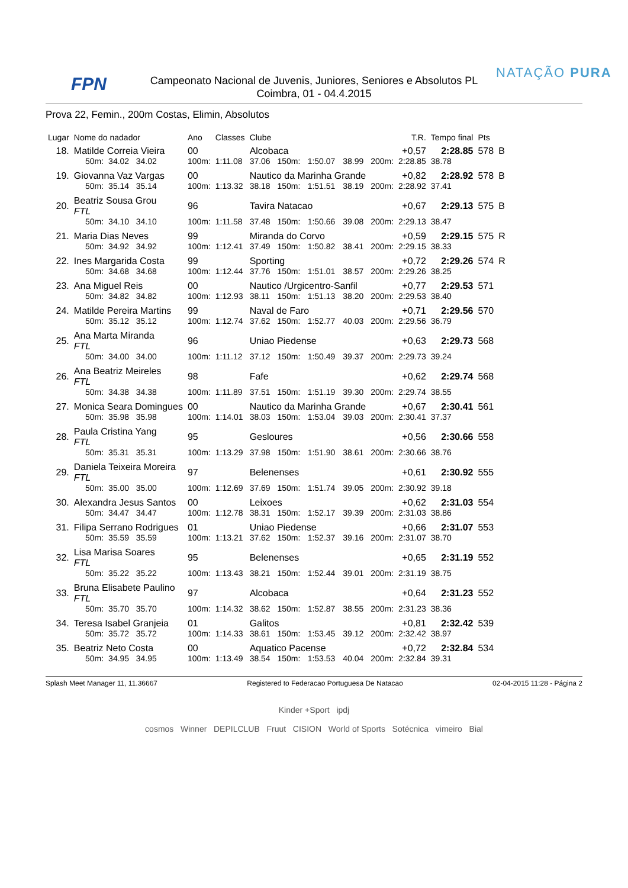FPN
Campeonato Nacional de Juvenis, Juniores, Seniores e Absolutos PL
Coimbra, 01 - 04.4.2015
NATAÇÃO PURA
Prova 22, Femin., 200m Costas, Elimin, Absolutos
| Lugar | Nome do nadador | | Ano | Classes | Clube | | | | T.R. | | Tempo final | Pts | |
| --- | --- | --- | --- | --- | --- | --- | --- | --- | --- | --- | --- | --- | --- |
| 18. | Matilde Correia Vieira | | 00 | | Alcobaca | | | | +0,57 | | 2:28.85 | 578 | B |
| | 50m: | 34.02 34.02 | 100m: | 1:11.08 | 37.06 | 150m: | 1:50.07 | 38.99 | 200m: | 2:28.85 | 38.78 | | |
| 19. | Giovanna Vaz Vargas | | 00 | | Nautico da Marinha Grande | | | | +0,82 | | 2:28.92 | 578 | B |
| | 50m: | 35.14 35.14 | 100m: | 1:13.32 | 38.18 | 150m: | 1:51.51 | 38.19 | 200m: | 2:28.92 | 37.41 | | |
| 20. | Beatriz Sousa Grou FTL | | 96 | | Tavira Natacao | | | | +0,67 | | 2:29.13 | 575 | B |
| | 50m: | 34.10 34.10 | 100m: | 1:11.58 | 37.48 | 150m: | 1:50.66 | 39.08 | 200m: | 2:29.13 | 38.47 | | |
| 21. | Maria Dias Neves | | 99 | | Miranda do Corvo | | | | +0,59 | | 2:29.15 | 575 | R |
| | 50m: | 34.92 34.92 | 100m: | 1:12.41 | 37.49 | 150m: | 1:50.82 | 38.41 | 200m: | 2:29.15 | 38.33 | | |
| 22. | Ines Margarida Costa | | 99 | | Sporting | | | | +0,72 | | 2:29.26 | 574 | R |
| | 50m: | 34.68 34.68 | 100m: | 1:12.44 | 37.76 | 150m: | 1:51.01 | 38.57 | 200m: | 2:29.26 | 38.25 | | |
| 23. | Ana Miguel Reis | | 00 | | Nautico /Urgicentro-Sanfil | | | | +0,77 | | 2:29.53 | 571 | |
| | 50m: | 34.82 34.82 | 100m: | 1:12.93 | 38.11 | 150m: | 1:51.13 | 38.20 | 200m: | 2:29.53 | 38.40 | | |
| 24. | Matilde Pereira Martins | | 99 | | Naval de Faro | | | | +0,71 | | 2:29.56 | 570 | |
| | 50m: | 35.12 35.12 | 100m: | 1:12.74 | 37.62 | 150m: | 1:52.77 | 40.03 | 200m: | 2:29.56 | 36.79 | | |
| 25. | Ana Marta Miranda FTL | | 96 | | Uniao Piedense | | | | +0,63 | | 2:29.73 | 568 | |
| | 50m: | 34.00 34.00 | 100m: | 1:11.12 | 37.12 | 150m: | 1:50.49 | 39.37 | 200m: | 2:29.73 | 39.24 | | |
| 26. | Ana Beatriz Meireles FTL | | 98 | | Fafe | | | | +0,62 | | 2:29.74 | 568 | |
| | 50m: | 34.38 34.38 | 100m: | 1:11.89 | 37.51 | 150m: | 1:51.19 | 39.30 | 200m: | 2:29.74 | 38.55 | | |
| 27. | Monica Seara Domingues | | 00 | | Nautico da Marinha Grande | | | | +0,67 | | 2:30.41 | 561 | |
| | 50m: | 35.98 35.98 | 100m: | 1:14.01 | 38.03 | 150m: | 1:53.04 | 39.03 | 200m: | 2:30.41 | 37.37 | | |
| 28. | Paula Cristina Yang FTL | | 95 | | Gesloures | | | | +0,56 | | 2:30.66 | 558 | |
| | 50m: | 35.31 35.31 | 100m: | 1:13.29 | 37.98 | 150m: | 1:51.90 | 38.61 | 200m: | 2:30.66 | 38.76 | | |
| 29. | Daniela Teixeira Moreira FTL | | 97 | | Belenenses | | | | +0,61 | | 2:30.92 | 555 | |
| | 50m: | 35.00 35.00 | 100m: | 1:12.69 | 37.69 | 150m: | 1:51.74 | 39.05 | 200m: | 2:30.92 | 39.18 | | |
| 30. | Alexandra Jesus Santos | | 00 | | Leixoes | | | | +0,62 | | 2:31.03 | 554 | |
| | 50m: | 34.47 34.47 | 100m: | 1:12.78 | 38.31 | 150m: | 1:52.17 | 39.39 | 200m: | 2:31.03 | 38.86 | | |
| 31. | Filipa Serrano Rodrigues | | 01 | | Uniao Piedense | | | | +0,66 | | 2:31.07 | 553 | |
| | 50m: | 35.59 35.59 | 100m: | 1:13.21 | 37.62 | 150m: | 1:52.37 | 39.16 | 200m: | 2:31.07 | 38.70 | | |
| 32. | Lisa Marisa Soares FTL | | 95 | | Belenenses | | | | +0,65 | | 2:31.19 | 552 | |
| | 50m: | 35.22 35.22 | 100m: | 1:13.43 | 38.21 | 150m: | 1:52.44 | 39.01 | 200m: | 2:31.19 | 38.75 | | |
| 33. | Bruna Elisabete Paulino FTL | | 97 | | Alcobaca | | | | +0,64 | | 2:31.23 | 552 | |
| | 50m: | 35.70 35.70 | 100m: | 1:14.32 | 38.62 | 150m: | 1:52.87 | 38.55 | 200m: | 2:31.23 | 38.36 | | |
| 34. | Teresa Isabel Granjeia | | 01 | | Galitos | | | | +0,81 | | 2:32.42 | 539 | |
| | 50m: | 35.72 35.72 | 100m: | 1:14.33 | 38.61 | 150m: | 1:53.45 | 39.12 | 200m: | 2:32.42 | 38.97 | | |
| 35. | Beatriz Neto Costa | | 00 | | Aquatico Pacense | | | | +0,72 | | 2:32.84 | 534 | |
| | 50m: | 34.95 34.95 | 100m: | 1:13.49 | 38.54 | 150m: | 1:53.53 | 40.04 | 200m: | 2:32.84 | 39.31 | | |
Splash Meet Manager 11, 11.36667 Registered to Federacao Portuguesa De Natacao 02-04-2015 11:28 - Página 2
Kinder +Sport ipdj
cosmos Winner DEPILCLUB Fruut CISION World of Sports Sotécnica vimeiro Bial